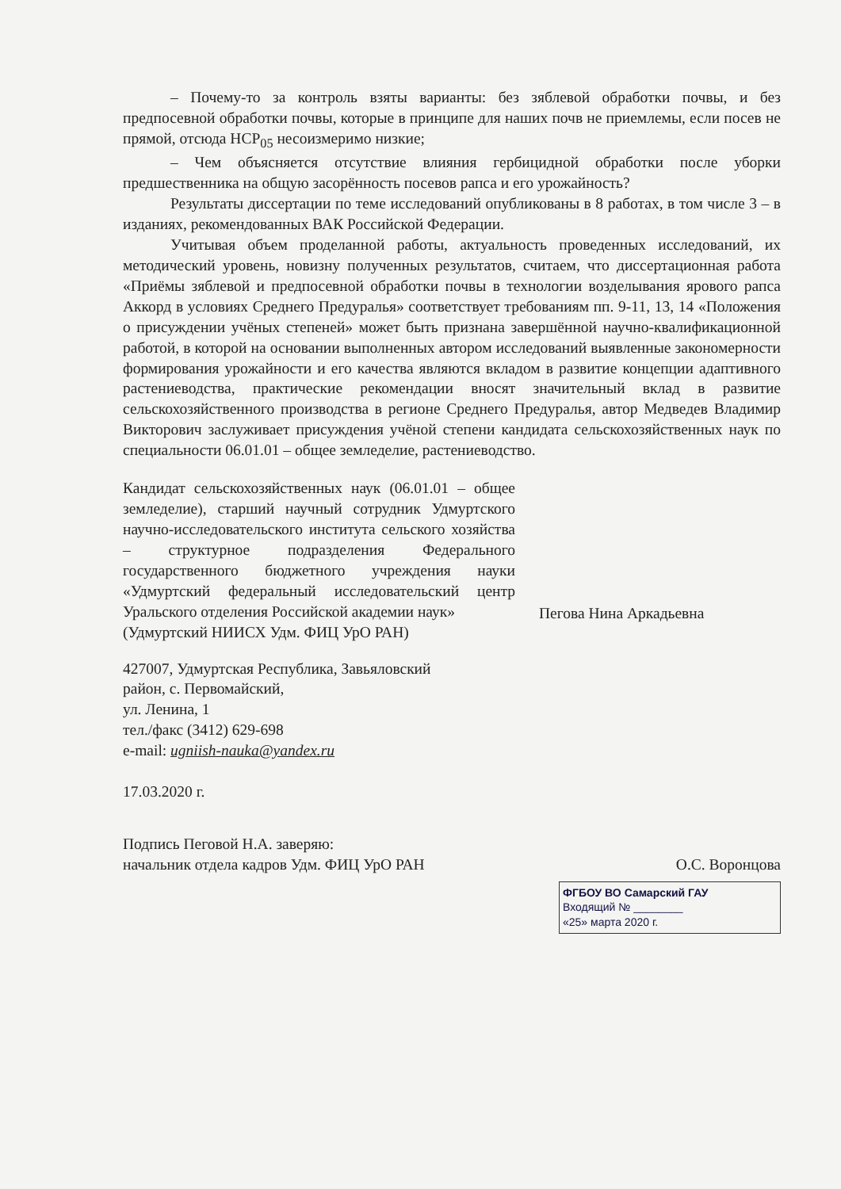– Почему-то за контроль взяты варианты: без зяблевой обработки почвы, и без предпосевной обработки почвы, которые в принципе для наших почв не приемлемы, если посев не прямой, отсюда НСР<sub>05</sub> несоизмеримо низкие;
– Чем объясняется отсутствие влияния гербицидной обработки после уборки предшественника на общую засорённость посевов рапса и его урожайность?
Результаты диссертации по теме исследований опубликованы в 8 работах, в том числе 3 – в изданиях, рекомендованных ВАК Российской Федерации.
Учитывая объем проделанной работы, актуальность проведенных исследований, их методический уровень, новизну полученных результатов, считаем, что диссертационная работа «Приёмы зяблевой и предпосевной обработки почвы в технологии возделывания ярового рапса Аккорд в условиях Среднего Предуралья» соответствует требованиям пп. 9-11, 13, 14 «Положения о присуждении учёных степеней» может быть признана завершённой научно-квалификационной работой, в которой на основании выполненных автором исследований выявленные закономерности формирования урожайности и его качества являются вкладом в развитие концепции адаптивного растениеводства, практические рекомендации вносят значительный вклад в развитие сельскохозяйственного производства в регионе Среднего Предуралья, автор Медведев Владимир Викторович заслуживает присуждения учёной степени кандидата сельскохозяйственных наук по специальности 06.01.01 – общее земледелие, растениеводство.
Кандидат сельскохозяйственных наук (06.01.01 – общее земледелие), старший научный сотрудник Удмуртского научно-исследовательского института сельского хозяйства – структурное подразделения Федерального государственного бюджетного учреждения науки «Удмуртский федеральный исследовательский центр Уральского отделения Российской академии наук»
(Удмуртский НИИСХ Удм. ФИЦ УрО РАН)
Пегова Нина Аркадьевна
427007, Удмуртская Республика, Завьяловский
район, с. Первомайский,
ул. Ленина, 1
тел./факс (3412) 629-698
e-mail: ugniish-nauka@yandex.ru
17.03.2020 г.
Подпись Пеговой Н.А. заверяю:
начальник отдела кадров Удм. ФИЦ УрО РАН О.С. Воронцова
ФГБОУ ВО Самарский ГАУ
Входящий № ________
«25» марта 2020 г.